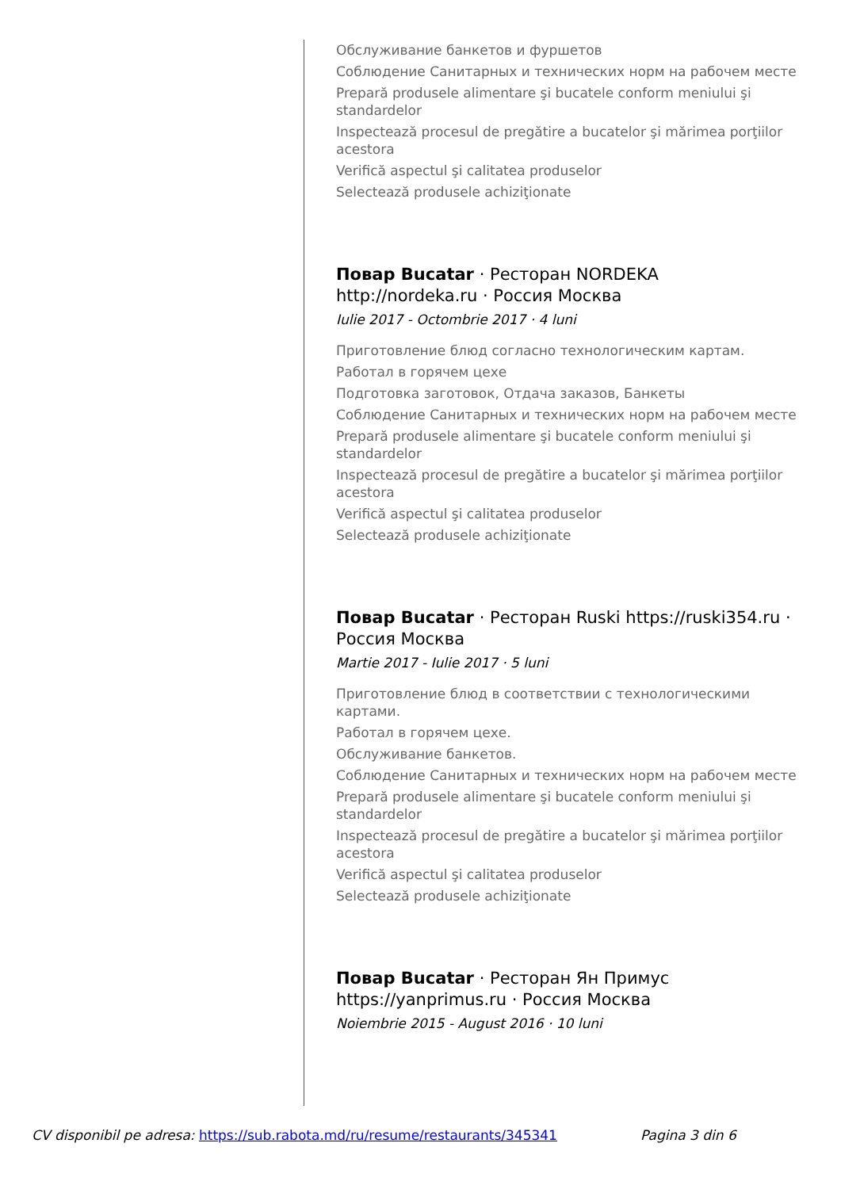Обслуживание банкетов и фуршетов
Соблюдение Санитарных и технических норм на рабочем месте
Prepară produsele alimentare şi bucatele conform meniului şi standardelor
Inspectează procesul de pregătire a bucatelor şi mărimea porţiilor acestora
Verifică aspectul şi calitatea produselor
Selectează produsele achiziţionate
Повар Bucatar · Ресторан NORDEKA http://nordeka.ru · Россия Москва
Iulie 2017 - Octombrie 2017 · 4 luni
Приготовление блюд согласно технологическим картам.
Работал в горячем цехе
Подготовка заготовок, Отдача заказов, Банкеты
Соблюдение Санитарных и технических норм на рабочем месте
Prepară produsele alimentare şi bucatele conform meniului şi standardelor
Inspectează procesul de pregătire a bucatelor şi mărimea porţiilor acestora
Verifică aspectul şi calitatea produselor
Selectează produsele achiziţionate
Повар Bucatar · Ресторан Ruski https://ruski354.ru · Россия Москва
Martie 2017 - Iulie 2017 · 5 luni
Приготовление блюд в соответствии с технологическими картами.
Работал в горячем цехе.
Обслуживание банкетов.
Соблюдение Санитарных и технических норм на рабочем месте
Prepară produsele alimentare şi bucatele conform meniului şi standardelor
Inspectează procesul de pregătire a bucatelor şi mărimea porţiilor acestora
Verifică aspectul şi calitatea produselor
Selectează produsele achiziţionate
Повар Bucatar · Ресторан Ян Примус https://yanprimus.ru · Россия Москва
Noiembrie 2015 - August 2016 · 10 luni
CV disponibil pe adresa: https://sub.rabota.md/ru/resume/restaurants/345341 Pagina 3 din 6